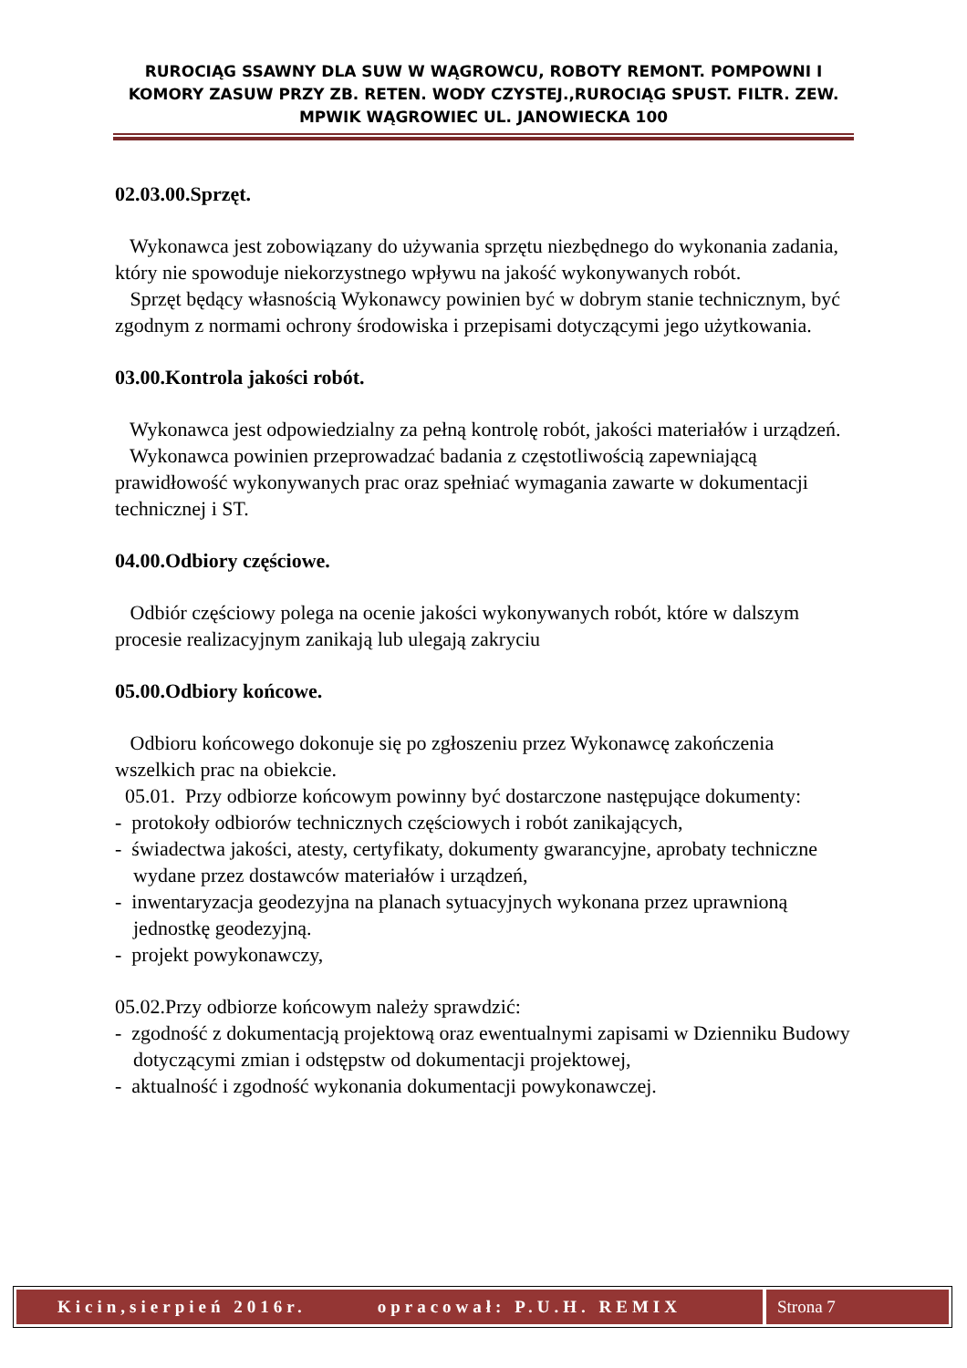RUROCIĄG SSAWNY DLA SUW W WĄGROWCU, ROBOTY REMONT. POMPOWNI I KOMORY ZASUW PRZY ZB. RETEN. WODY CZYSTEJ.,RUROCIĄG SPUST. FILTR. ZEW. MPWIK WĄGROWIEC UL. JANOWIECKA 100
02.03.00.Sprzęt.
Wykonawca jest zobowiązany do używania sprzętu niezbędnego do wykonania zadania, który nie spowoduje niekorzystnego wpływu na jakość wykonywanych robót.
Sprzęt będący własnością Wykonawcy powinien być w dobrym stanie technicznym, być zgodnym z normami ochrony środowiska i przepisami dotyczącymi jego użytkowania.
03.00.Kontrola jakości robót.
Wykonawca jest odpowiedzialny za pełną kontrolę robót, jakości materiałów i urządzeń.
Wykonawca powinien przeprowadzać badania z częstotliwością zapewniającą prawidłowość wykonywanych prac oraz spełniać wymagania zawarte w dokumentacji technicznej i ST.
04.00.Odbiory częściowe.
Odbiór częściowy polega na ocenie jakości wykonywanych robót, które w dalszym procesie realizacyjnym zanikają lub ulegają zakryciu
05.00.Odbiory końcowe.
Odbioru końcowego dokonuje się po zgłoszeniu przez Wykonawcę zakończenia wszelkich prac na obiekcie.
05.01. Przy odbiorze końcowym powinny być dostarczone następujące dokumenty:
- protokoły odbiorów technicznych częściowych i robót zanikających,
- świadectwa jakości, atesty, certyfikaty, dokumenty gwarancyjne, aprobaty techniczne wydane przez dostawców materiałów i urządzeń,
- inwentaryzacja geodezyjna na planach sytuacyjnych wykonana przez uprawnioną jednostkę geodezyjną.
- projekt powykonawczy,
05.02.Przy odbiorze końcowym należy sprawdzić:
- zgodność z dokumentacją projektową oraz ewentualnymi zapisami w Dzienniku Budowy dotyczącymi zmian i odstępstw od dokumentacji projektowej,
- aktualność i zgodność wykonania dokumentacji powykonawczej.
Kicin,sierpień 2016r. opracował: P.U.H. REMIX
Strona 7